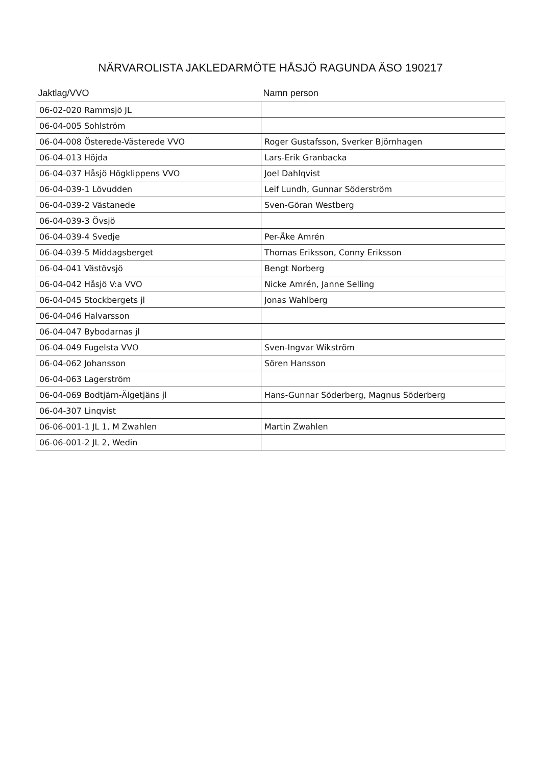NÄRVAROLISTA JAKLEDARMÖTE HÅSJÖ RAGUNDA ÄSO 190217
| Jaktlag/VVO | Namn person |
| --- | --- |
| 06-02-020 Rammsjö JL | |
| 06-04-005 Sohlström | |
| 06-04-008 Österede-Västerede VVO | Roger Gustafsson, Sverker Björnhagen |
| 06-04-013 Höjda | Lars-Erik Granbacka |
| 06-04-037 Håsjö Högklippens VVO | Joel Dahlqvist |
| 06-04-039-1 Lövudden | Leif Lundh, Gunnar Söderström |
| 06-04-039-2 Västanede | Sven-Göran Westberg |
| 06-04-039-3 Övsjö | |
| 06-04-039-4 Svedje | Per-Åke Amrén |
| 06-04-039-5 Middagsberget | Thomas Eriksson, Conny Eriksson |
| 06-04-041 Västövsjö | Bengt Norberg |
| 06-04-042 Håsjö V:a VVO | Nicke Amrén, Janne Selling |
| 06-04-045 Stockbergets jl | Jonas Wahlberg |
| 06-04-046 Halvarsson | |
| 06-04-047 Bybodarnas jl | |
| 06-04-049 Fugelsta VVO | Sven-Ingvar Wikström |
| 06-04-062 Johansson | Sören Hansson |
| 06-04-063 Lagerström | |
| 06-04-069 Bodtjärn-Älgetjäns jl | Hans-Gunnar Söderberg, Magnus Söderberg |
| 06-04-307 Linqvist | |
| 06-06-001-1 JL 1, M Zwahlen | Martin Zwahlen |
| 06-06-001-2 JL 2, Wedin | |